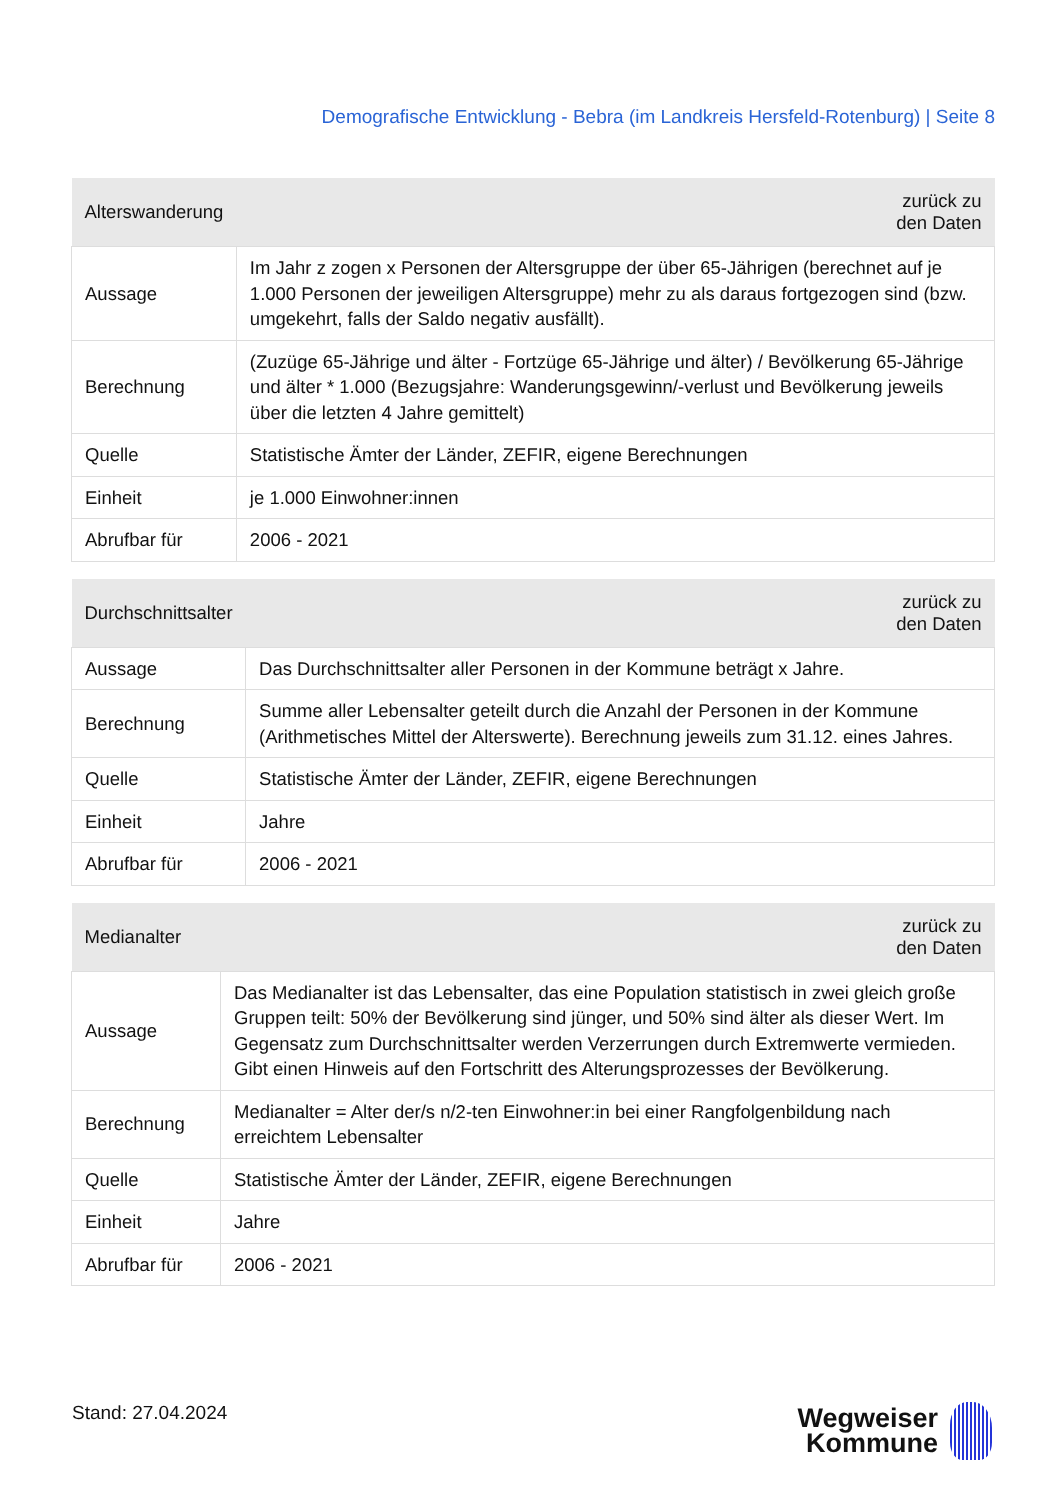Demografische Entwicklung - Bebra (im Landkreis Hersfeld-Rotenburg) | Seite 8
| Alterswanderung | zurück zu den Daten |
| --- | --- |
| Aussage | Im Jahr z zogen x Personen der Altersgruppe der über 65-Jährigen (berechnet auf je 1.000 Personen der jeweiligen Altersgruppe) mehr zu als daraus fortgezogen sind (bzw. umgekehrt, falls der Saldo negativ ausfällt). |
| Berechnung | (Zuzüge 65-Jährige und älter - Fortzüge 65-Jährige und älter) / Bevölkerung 65-Jährige und älter * 1.000 (Bezugsjahre: Wanderungsgewinn/-verlust und Bevölkerung jeweils über die letzten 4 Jahre gemittelt) |
| Quelle | Statistische Ämter der Länder, ZEFIR, eigene Berechnungen |
| Einheit | je 1.000 Einwohner:innen |
| Abrufbar für | 2006 - 2021 |
| Durchschnittsalter | zurück zu den Daten |
| --- | --- |
| Aussage | Das Durchschnittsalter aller Personen in der Kommune beträgt x Jahre. |
| Berechnung | Summe aller Lebensalter geteilt durch die Anzahl der Personen in der Kommune (Arithmetisches Mittel der Alterswerte). Berechnung jeweils zum 31.12. eines Jahres. |
| Quelle | Statistische Ämter der Länder, ZEFIR, eigene Berechnungen |
| Einheit | Jahre |
| Abrufbar für | 2006 - 2021 |
| Medianalter | zurück zu den Daten |
| --- | --- |
| Aussage | Das Medianalter ist das Lebensalter, das eine Population statistisch in zwei gleich große Gruppen teilt: 50% der Bevölkerung sind jünger, und 50% sind älter als dieser Wert. Im Gegensatz zum Durchschnittsalter werden Verzerrungen durch Extremwerte vermieden. Gibt einen Hinweis auf den Fortschritt des Alterungsprozesses der Bevölkerung. |
| Berechnung | Medianalter = Alter der/s n/2-ten Einwohner:in bei einer Rangfolgenbildung nach erreichtem Lebensalter |
| Quelle | Statistische Ämter der Länder, ZEFIR, eigene Berechnungen |
| Einheit | Jahre |
| Abrufbar für | 2006 - 2021 |
Stand: 27.04.2024
Wegweiser
Kommune